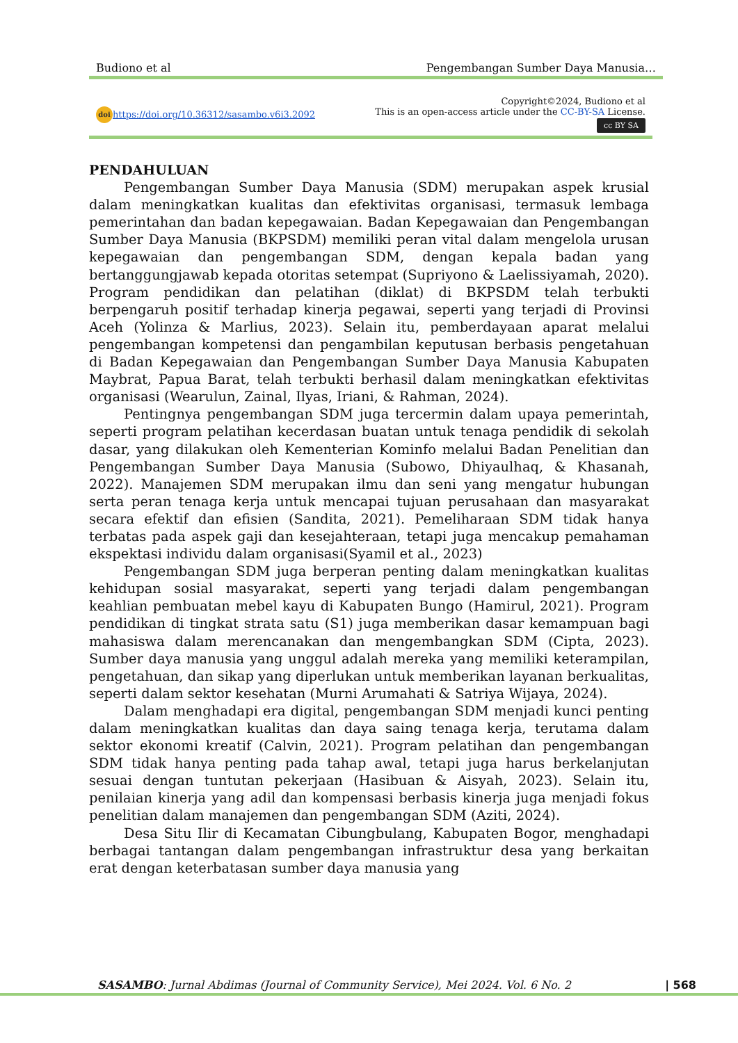Budiono et al Pengembangan Sumber Daya Manusia…
doi https://doi.org/10.36312/sasambo.v6i3.2092
Copyright©2024, Budiono et al
This is an open-access article under the CC-BY-SA License.
cc BY SA
PENDAHULUAN
Pengembangan Sumber Daya Manusia (SDM) merupakan aspek krusial dalam meningkatkan kualitas dan efektivitas organisasi, termasuk lembaga pemerintahan dan badan kepegawaian. Badan Kepegawaian dan Pengembangan Sumber Daya Manusia (BKPSDM) memiliki peran vital dalam mengelola urusan kepegawaian dan pengembangan SDM, dengan kepala badan yang bertanggungjawab kepada otoritas setempat (Supriyono & Laelissiyamah, 2020). Program pendidikan dan pelatihan (diklat) di BKPSDM telah terbukti berpengaruh positif terhadap kinerja pegawai, seperti yang terjadi di Provinsi Aceh (Yolinza & Marlius, 2023). Selain itu, pemberdayaan aparat melalui pengembangan kompetensi dan pengambilan keputusan berbasis pengetahuan di Badan Kepegawaian dan Pengembangan Sumber Daya Manusia Kabupaten Maybrat, Papua Barat, telah terbukti berhasil dalam meningkatkan efektivitas organisasi (Wearulun, Zainal, Ilyas, Iriani, & Rahman, 2024).
Pentingnya pengembangan SDM juga tercermin dalam upaya pemerintah, seperti program pelatihan kecerdasan buatan untuk tenaga pendidik di sekolah dasar, yang dilakukan oleh Kementerian Kominfo melalui Badan Penelitian dan Pengembangan Sumber Daya Manusia (Subowo, Dhiyaulhaq, & Khasanah, 2022). Manajemen SDM merupakan ilmu dan seni yang mengatur hubungan serta peran tenaga kerja untuk mencapai tujuan perusahaan dan masyarakat secara efektif dan efisien (Sandita, 2021). Pemeliharaan SDM tidak hanya terbatas pada aspek gaji dan kesejahteraan, tetapi juga mencakup pemahaman ekspektasi individu dalam organisasi(Syamil et al., 2023)
Pengembangan SDM juga berperan penting dalam meningkatkan kualitas kehidupan sosial masyarakat, seperti yang terjadi dalam pengembangan keahlian pembuatan mebel kayu di Kabupaten Bungo (Hamirul, 2021). Program pendidikan di tingkat strata satu (S1) juga memberikan dasar kemampuan bagi mahasiswa dalam merencanakan dan mengembangkan SDM (Cipta, 2023). Sumber daya manusia yang unggul adalah mereka yang memiliki keterampilan, pengetahuan, dan sikap yang diperlukan untuk memberikan layanan berkualitas, seperti dalam sektor kesehatan (Murni Arumahati & Satriya Wijaya, 2024).
Dalam menghadapi era digital, pengembangan SDM menjadi kunci penting dalam meningkatkan kualitas dan daya saing tenaga kerja, terutama dalam sektor ekonomi kreatif (Calvin, 2021). Program pelatihan dan pengembangan SDM tidak hanya penting pada tahap awal, tetapi juga harus berkelanjutan sesuai dengan tuntutan pekerjaan (Hasibuan & Aisyah, 2023). Selain itu, penilaian kinerja yang adil dan kompensasi berbasis kinerja juga menjadi fokus penelitian dalam manajemen dan pengembangan SDM (Aziti, 2024).
Desa Situ Ilir di Kecamatan Cibungbulang, Kabupaten Bogor, menghadapi berbagai tantangan dalam pengembangan infrastruktur desa yang berkaitan erat dengan keterbatasan sumber daya manusia yang
SASAMBO: Jurnal Abdimas (Journal of Community Service), Mei 2024. Vol. 6 No. 2 | 568